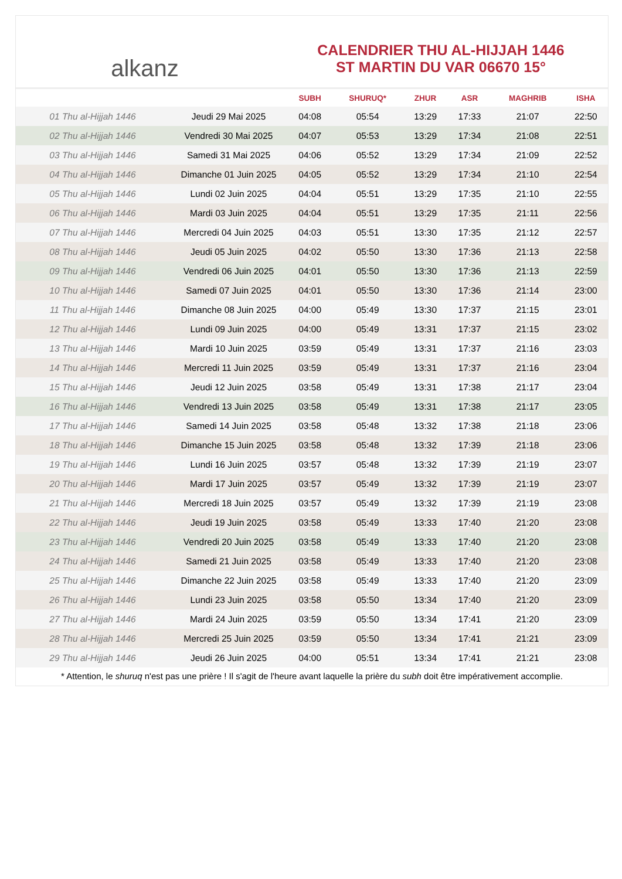alkanz
CALENDRIER THU AL-HIJJAH 1446
ST MARTIN DU VAR 06670 15°
| | | SUBH | SHURUQ* | ZHUR | ASR | MAGHRIB | ISHA |
| --- | --- | --- | --- | --- | --- | --- | --- |
| 01 Thu al-Hijjah 1446 | Jeudi 29 Mai 2025 | 04:08 | 05:54 | 13:29 | 17:33 | 21:07 | 22:50 |
| 02 Thu al-Hijjah 1446 | Vendredi 30 Mai 2025 | 04:07 | 05:53 | 13:29 | 17:34 | 21:08 | 22:51 |
| 03 Thu al-Hijjah 1446 | Samedi 31 Mai 2025 | 04:06 | 05:52 | 13:29 | 17:34 | 21:09 | 22:52 |
| 04 Thu al-Hijjah 1446 | Dimanche 01 Juin 2025 | 04:05 | 05:52 | 13:29 | 17:34 | 21:10 | 22:54 |
| 05 Thu al-Hijjah 1446 | Lundi 02 Juin 2025 | 04:04 | 05:51 | 13:29 | 17:35 | 21:10 | 22:55 |
| 06 Thu al-Hijjah 1446 | Mardi 03 Juin 2025 | 04:04 | 05:51 | 13:29 | 17:35 | 21:11 | 22:56 |
| 07 Thu al-Hijjah 1446 | Mercredi 04 Juin 2025 | 04:03 | 05:51 | 13:30 | 17:35 | 21:12 | 22:57 |
| 08 Thu al-Hijjah 1446 | Jeudi 05 Juin 2025 | 04:02 | 05:50 | 13:30 | 17:36 | 21:13 | 22:58 |
| 09 Thu al-Hijjah 1446 | Vendredi 06 Juin 2025 | 04:01 | 05:50 | 13:30 | 17:36 | 21:13 | 22:59 |
| 10 Thu al-Hijjah 1446 | Samedi 07 Juin 2025 | 04:01 | 05:50 | 13:30 | 17:36 | 21:14 | 23:00 |
| 11 Thu al-Hijjah 1446 | Dimanche 08 Juin 2025 | 04:00 | 05:49 | 13:30 | 17:37 | 21:15 | 23:01 |
| 12 Thu al-Hijjah 1446 | Lundi 09 Juin 2025 | 04:00 | 05:49 | 13:31 | 17:37 | 21:15 | 23:02 |
| 13 Thu al-Hijjah 1446 | Mardi 10 Juin 2025 | 03:59 | 05:49 | 13:31 | 17:37 | 21:16 | 23:03 |
| 14 Thu al-Hijjah 1446 | Mercredi 11 Juin 2025 | 03:59 | 05:49 | 13:31 | 17:37 | 21:16 | 23:04 |
| 15 Thu al-Hijjah 1446 | Jeudi 12 Juin 2025 | 03:58 | 05:49 | 13:31 | 17:38 | 21:17 | 23:04 |
| 16 Thu al-Hijjah 1446 | Vendredi 13 Juin 2025 | 03:58 | 05:49 | 13:31 | 17:38 | 21:17 | 23:05 |
| 17 Thu al-Hijjah 1446 | Samedi 14 Juin 2025 | 03:58 | 05:48 | 13:32 | 17:38 | 21:18 | 23:06 |
| 18 Thu al-Hijjah 1446 | Dimanche 15 Juin 2025 | 03:58 | 05:48 | 13:32 | 17:39 | 21:18 | 23:06 |
| 19 Thu al-Hijjah 1446 | Lundi 16 Juin 2025 | 03:57 | 05:48 | 13:32 | 17:39 | 21:19 | 23:07 |
| 20 Thu al-Hijjah 1446 | Mardi 17 Juin 2025 | 03:57 | 05:49 | 13:32 | 17:39 | 21:19 | 23:07 |
| 21 Thu al-Hijjah 1446 | Mercredi 18 Juin 2025 | 03:57 | 05:49 | 13:32 | 17:39 | 21:19 | 23:08 |
| 22 Thu al-Hijjah 1446 | Jeudi 19 Juin 2025 | 03:58 | 05:49 | 13:33 | 17:40 | 21:20 | 23:08 |
| 23 Thu al-Hijjah 1446 | Vendredi 20 Juin 2025 | 03:58 | 05:49 | 13:33 | 17:40 | 21:20 | 23:08 |
| 24 Thu al-Hijjah 1446 | Samedi 21 Juin 2025 | 03:58 | 05:49 | 13:33 | 17:40 | 21:20 | 23:08 |
| 25 Thu al-Hijjah 1446 | Dimanche 22 Juin 2025 | 03:58 | 05:49 | 13:33 | 17:40 | 21:20 | 23:09 |
| 26 Thu al-Hijjah 1446 | Lundi 23 Juin 2025 | 03:58 | 05:50 | 13:34 | 17:40 | 21:20 | 23:09 |
| 27 Thu al-Hijjah 1446 | Mardi 24 Juin 2025 | 03:59 | 05:50 | 13:34 | 17:41 | 21:20 | 23:09 |
| 28 Thu al-Hijjah 1446 | Mercredi 25 Juin 2025 | 03:59 | 05:50 | 13:34 | 17:41 | 21:21 | 23:09 |
| 29 Thu al-Hijjah 1446 | Jeudi 26 Juin 2025 | 04:00 | 05:51 | 13:34 | 17:41 | 21:21 | 23:08 |
* Attention, le shuruq n'est pas une prière ! Il s'agit de l'heure avant laquelle la prière du subh doit être impérativement accomplie.